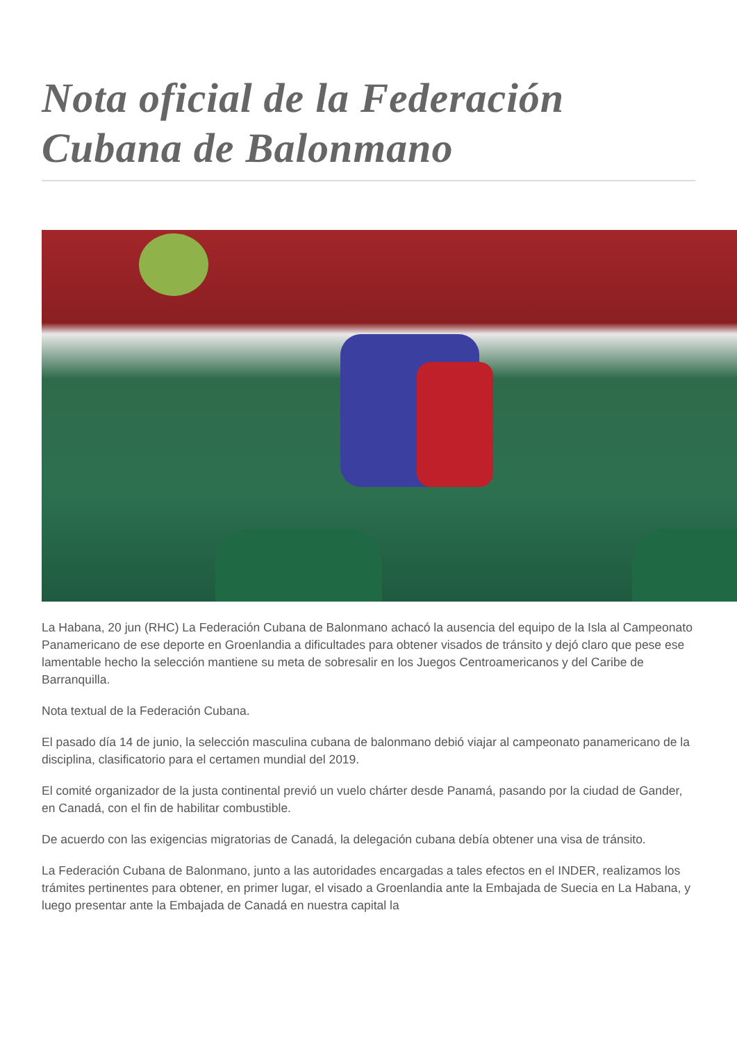Nota oficial de la Federación Cubana de Balonmano
La Habana, 20 jun (RHC) La Federación Cubana de Balonmano achacó la ausencia del equipo de la Isla al Campeonato Panamericano de ese deporte en Groenlandia a dificultades para obtener visados de tránsito y dejó claro que pese ese lamentable hecho la selección mantiene su meta de sobresalir en los Juegos Centroamericanos y del Caribe de Barranquilla.
Nota textual de la Federación Cubana.
El pasado día 14 de junio, la selección masculina cubana de balonmano debió viajar al campeonato panamericano de la disciplina, clasificatorio para el certamen mundial del 2019.
El comité organizador de la justa continental previó un vuelo chárter desde Panamá, pasando por la ciudad de Gander, en Canadá, con el fin de habilitar combustible.
De acuerdo con las exigencias migratorias de Canadá, la delegación cubana debía obtener una visa de tránsito.
La Federación Cubana de Balonmano, junto a las autoridades encargadas a tales efectos en el INDER, realizamos los trámites pertinentes para obtener, en primer lugar, el visado a Groenlandia ante la Embajada de Suecia en La Habana, y luego presentar ante la Embajada de Canadá en nuestra capital la